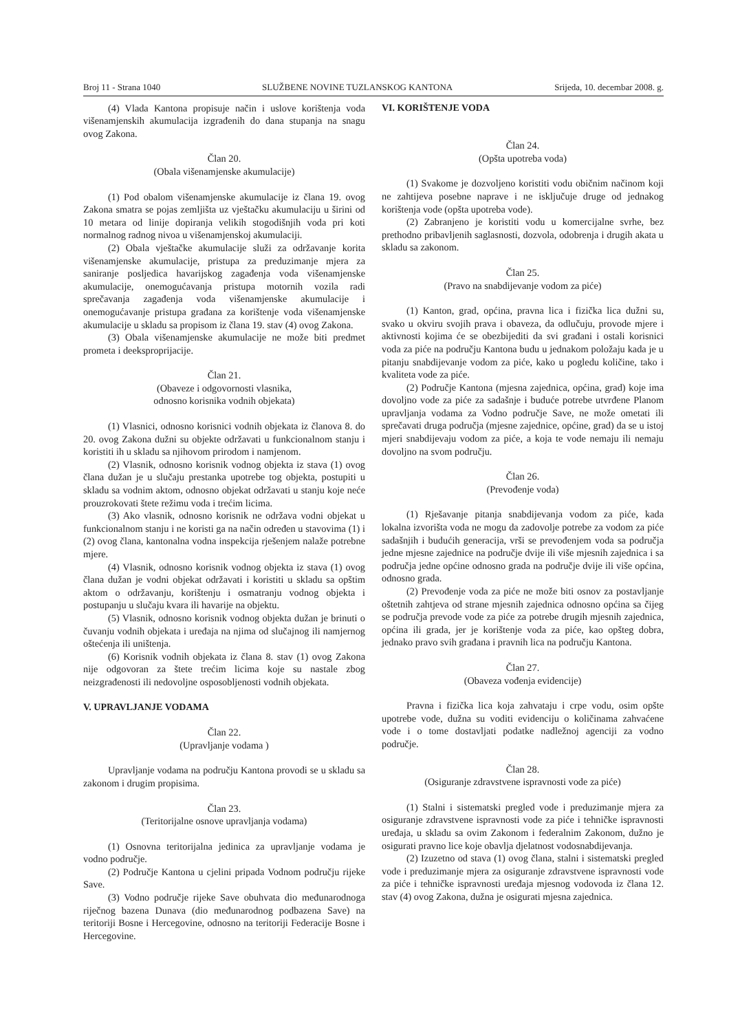Broj 11 - Strana 1040 SLUŽBENE NOVINE TUZLANSKOG KANTONA Srijeda, 10. decembar 2008. g.
(4) Vlada Kantona propisuje način i uslove korištenja voda višenamjenskih akumulacija izgrađenih do dana stupanja na snagu ovog Zakona.
Član 20.
(Obala višenamjenske akumulacije)
(1) Pod obalom višenamjenske akumulacije iz člana 19. ovog Zakona smatra se pojas zemljišta uz vještačku akumulaciju u širini od 10 metara od linije dopiranja velikih stogodišnjih voda pri koti normalnog radnog nivoa u višenamjenskoj akumulaciji.
(2) Obala vještačke akumulacije služi za održavanje korita višenamjenske akumulacije, pristupa za preduzimanje mjera za saniranje posljedica havarijskog zagađenja voda višenamjenske akumulacije, onemogućavanja pristupa motornih vozila radi sprečavanja zagađenja voda višenamjenske akumulacije i onemogućavanje pristupa građana za korištenje voda višenamjenske akumulacije u skladu sa propisom iz člana 19. stav (4) ovog Zakona.
(3) Obala višenamjenske akumulacije ne može biti predmet prometa i deeksproprijacije.
Član 21.
(Obaveze i odgovornosti vlasnika,
odnosno korisnika vodnih objekata)
(1) Vlasnici, odnosno korisnici vodnih objekata iz članova 8. do 20. ovog Zakona dužni su objekte održavati u funkcionalnom stanju i koristiti ih u skladu sa njihovom prirodom i namjenom.
(2) Vlasnik, odnosno korisnik vodnog objekta iz stava (1) ovog člana dužan je u slučaju prestanka upotrebe tog objekta, postupiti u skladu sa vodnim aktom, odnosno objekat održavati u stanju koje neće prouzrokovati štete režimu voda i trećim licima.
(3) Ako vlasnik, odnosno korisnik ne održava vodni objekat u funkcionalnom stanju i ne koristi ga na način određen u stavovima (1) i (2) ovog člana, kantonalna vodna inspekcija rješenjem nalaže potrebne mjere.
(4) Vlasnik, odnosno korisnik vodnog objekta iz stava (1) ovog člana dužan je vodni objekat održavati i koristiti u skladu sa opštim aktom o održavanju, korištenju i osmatranju vodnog objekta i postupanju u slučaju kvara ili havarije na objektu.
(5) Vlasnik, odnosno korisnik vodnog objekta dužan je brinuti o čuvanju vodnih objekata i uređaja na njima od slučajnog ili namjernog oštećenja ili uništenja.
(6) Korisnik vodnih objekata iz člana 8. stav (1) ovog Zakona nije odgovoran za štete trećim licima koje su nastale zbog neizgrađenosti ili nedovoljne osposobljenosti vodnih objekata.
V. UPRAVLJANJE VODAMA
Član 22.
(Upravljanje vodama )
Upravljanje vodama na području Kantona provodi se u skladu sa zakonom i drugim propisima.
Član 23.
(Teritorijalne osnove upravljanja vodama)
(1) Osnovna teritorijalna jedinica za upravljanje vodama je vodno područje.
(2) Područje Kantona u cjelini pripada Vodnom području rijeke Save.
(3) Vodno područje rijeke Save obuhvata dio međunarodnoga riječnog bazena Dunava (dio međunarodnog podbazena Save) na teritoriji Bosne i Hercegovine, odnosno na teritoriji Federacije Bosne i Hercegovine.
VI. KORIŠTENJE VODA
Član 24.
(Opšta upotreba voda)
(1) Svakome je dozvoljeno koristiti vodu običnim načinom koji ne zahtijeva posebne naprave i ne isključuje druge od jednakog korištenja vode (opšta upotreba vode).
(2) Zabranjeno je koristiti vodu u komercijalne svrhe, bez prethodno pribavljenih saglasnosti, dozvola, odobrenja i drugih akata u skladu sa zakonom.
Član 25.
(Pravo na snabdijevanje vodom za piće)
(1) Kanton, grad, općina, pravna lica i fizička lica dužni su, svako u okviru svojih prava i obaveza, da odlučuju, provode mjere i aktivnosti kojima će se obezbijediti da svi građani i ostali korisnici voda za piće na području Kantona budu u jednakom položaju kada je u pitanju snabdijevanje vodom za piće, kako u pogledu količine, tako i kvaliteta vode za piće.
(2) Područje Kantona (mjesna zajednica, općina, grad) koje ima dovoljno vode za piće za sadašnje i buduće potrebe utvrđene Planom upravljanja vodama za Vodno područje Save, ne može ometati ili sprečavati druga područja (mjesne zajednice, općine, grad) da se u istoj mjeri snabdijevaju vodom za piće, a koja te vode nemaju ili nemaju dovoljno na svom području.
Član 26.
(Prevođenje voda)
(1) Rješavanje pitanja snabdijevanja vodom za piće, kada lokalna izvorišta voda ne mogu da zadovolje potrebe za vodom za piće sadašnjih i budućih generacija, vrši se prevođenjem voda sa područja jedne mjesne zajednice na područje dvije ili više mjesnih zajednica i sa područja jedne općine odnosno grada na područje dvije ili više općina, odnosno grada.
(2) Prevođenje voda za piće ne može biti osnov za postavljanje oštetnih zahtjeva od strane mjesnih zajednica odnosno općina sa čijeg se područja prevode vode za piće za potrebe drugih mjesnih zajednica, općina ili grada, jer je korištenje voda za piće, kao opšteg dobra, jednako pravo svih građana i pravnih lica na području Kantona.
Član 27.
(Obaveza vođenja evidencije)
Pravna i fizička lica koja zahvataju i crpe vodu, osim opšte upotrebe vode, dužna su voditi evidenciju o količinama zahvaćene vode i o tome dostavljati podatke nadležnoj agenciji za vodno područje.
Član 28.
(Osiguranje zdravstvene ispravnosti vode za piće)
(1) Stalni i sistematski pregled vode i preduzimanje mjera za osiguranje zdravstvene ispravnosti vode za piće i tehničke ispravnosti uređaja, u skladu sa ovim Zakonom i federalnim Zakonom, dužno je osigurati pravno lice koje obavlja djelatnost vodosnabdijevanja.
(2) Izuzetno od stava (1) ovog člana, stalni i sistematski pregled vode i preduzimanje mjera za osiguranje zdravstvene ispravnosti vode za piće i tehničke ispravnosti uređaja mjesnog vodovoda iz člana 12. stav (4) ovog Zakona, dužna je osigurati mjesna zajednica.